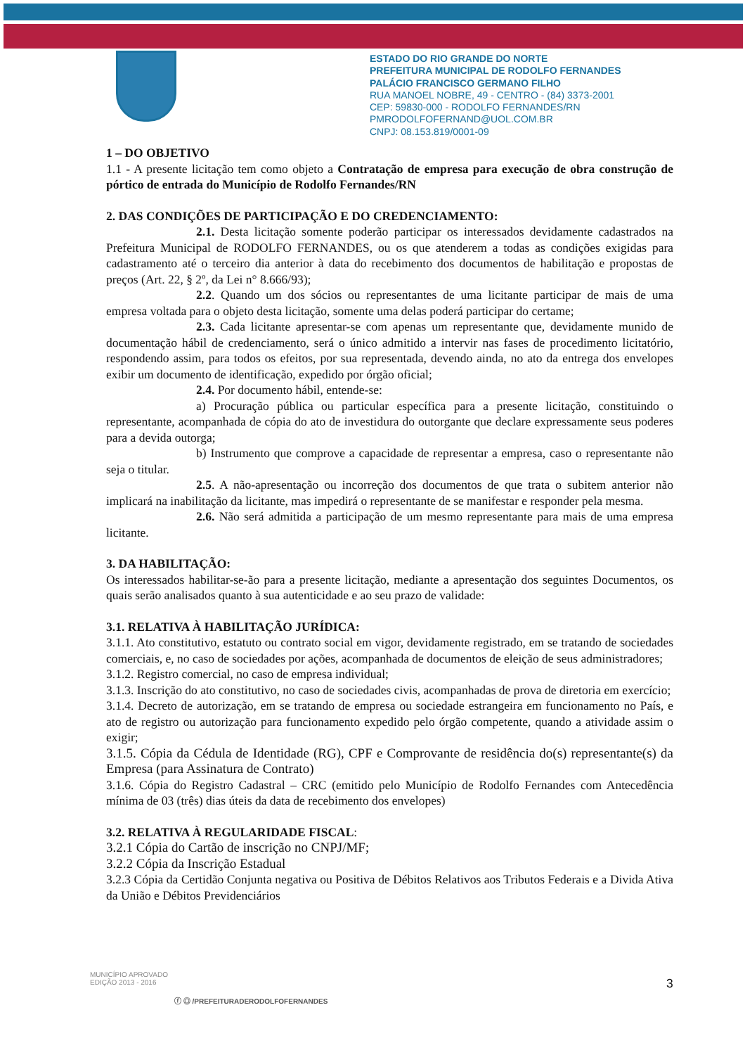ESTADO DO RIO GRANDE DO NORTE
PREFEITURA MUNICIPAL DE RODOLFO FERNANDES
PALÁCIO FRANCISCO GERMANO FILHO
RUA MANOEL NOBRE, 49 - CENTRO - (84) 3373-2001
CEP: 59830-000 - RODOLFO FERNANDES/RN
PMRODOLFOFERNAND@UOL.COM.BR
CNPJ: 08.153.819/0001-09
1 – DO OBJETIVO
1.1 - A presente licitação tem como objeto a Contratação de empresa para execução de obra construção de pórtico de entrada do Município de Rodolfo Fernandes/RN
2. DAS CONDIÇÕES DE PARTICIPAÇÃO E DO CREDENCIAMENTO:
2.1. Desta licitação somente poderão participar os interessados devidamente cadastrados na Prefeitura Municipal de RODOLFO FERNANDES, ou os que atenderem a todas as condições exigidas para cadastramento até o terceiro dia anterior à data do recebimento dos documentos de habilitação e propostas de preços (Art. 22, § 2º, da Lei n° 8.666/93);
2.2. Quando um dos sócios ou representantes de uma licitante participar de mais de uma empresa voltada para o objeto desta licitação, somente uma delas poderá participar do certame;
2.3. Cada licitante apresentar-se com apenas um representante que, devidamente munido de documentação hábil de credenciamento, será o único admitido a intervir nas fases de procedimento licitatório, respondendo assim, para todos os efeitos, por sua representada, devendo ainda, no ato da entrega dos envelopes exibir um documento de identificação, expedido por órgão oficial;
2.4. Por documento hábil, entende-se:
a) Procuração pública ou particular específica para a presente licitação, constituindo o representante, acompanhada de cópia do ato de investidura do outorgante que declare expressamente seus poderes para a devida outorga;
b) Instrumento que comprove a capacidade de representar a empresa, caso o representante não seja o titular.
2.5. A não-apresentação ou incorreção dos documentos de que trata o subitem anterior não implicará na inabilitação da licitante, mas impedirá o representante de se manifestar e responder pela mesma.
2.6. Não será admitida a participação de um mesmo representante para mais de uma empresa licitante.
3. DA HABILITAÇÃO:
Os interessados habilitar-se-ão para a presente licitação, mediante a apresentação dos seguintes Documentos, os quais serão analisados quanto à sua autenticidade e ao seu prazo de validade:
3.1. RELATIVA À HABILITAÇÃO JURÍDICA:
3.1.1. Ato constitutivo, estatuto ou contrato social em vigor, devidamente registrado, em se tratando de sociedades comerciais, e, no caso de sociedades por ações, acompanhada de documentos de eleição de seus administradores;
3.1.2. Registro comercial, no caso de empresa individual;
3.1.3. Inscrição do ato constitutivo, no caso de sociedades civis, acompanhadas de prova de diretoria em exercício;
3.1.4. Decreto de autorização, em se tratando de empresa ou sociedade estrangeira em funcionamento no País, e ato de registro ou autorização para funcionamento expedido pelo órgão competente, quando a atividade assim o exigir;
3.1.5. Cópia da Cédula de Identidade (RG), CPF e Comprovante de residência do(s) representante(s) da Empresa (para Assinatura de Contrato)
3.1.6. Cópia do Registro Cadastral – CRC (emitido pelo Município de Rodolfo Fernandes com Antecedência mínima de 03 (três) dias úteis da data de recebimento dos envelopes)
3.2. RELATIVA À REGULARIDADE FISCAL:
3.2.1 Cópia do Cartão de inscrição no CNPJ/MF;
3.2.2 Cópia da Inscrição Estadual
3.2.3 Cópia da Certidão Conjunta negativa ou Positiva de Débitos Relativos aos Tributos Federais e a Divida Ativa da União e Débitos Previdenciários
3
MUNICÍPIO APROVADO
EDIÇÃO 2013 - 2016
ⓕ ◎ /PREFEITURADERODOLFOFERNANDES